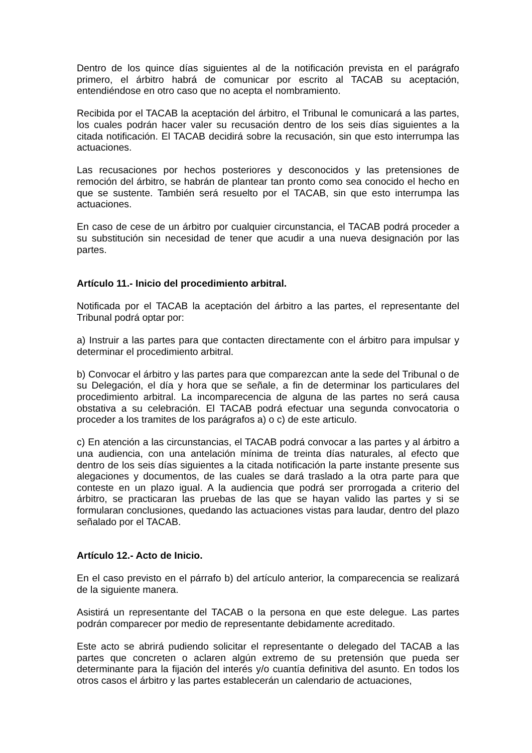Dentro de los quince días siguientes al de la notificación prevista en el parágrafo primero, el árbitro habrá de comunicar por escrito al TACAB su aceptación, entendiéndose en otro caso que no acepta el nombramiento.
Recibida por el TACAB la aceptación del árbitro, el Tribunal le comunicará a las partes, los cuales podrán hacer valer su recusación dentro de los seis días siguientes a la citada notificación. El TACAB decidirá sobre la recusación, sin que esto interrumpa las actuaciones.
Las recusaciones por hechos posteriores y desconocidos y las pretensiones de remoción del árbitro, se habrán de plantear tan pronto como sea conocido el hecho en que se sustente. También será resuelto por el TACAB, sin que esto interrumpa las actuaciones.
En caso de cese de un árbitro por cualquier circunstancia, el TACAB podrá proceder a su substitución sin necesidad de tener que acudir a una nueva designación por las partes.
Artículo 11.- Inicio del procedimiento arbitral.
Notificada por el TACAB la aceptación del árbitro a las partes, el representante del Tribunal podrá optar por:
a) Instruir a las partes para que contacten directamente con el árbitro para impulsar y determinar el procedimiento arbitral.
b) Convocar el árbitro y las partes para que comparezcan ante la sede del Tribunal o de su Delegación, el día y hora que se señale, a fin de determinar los particulares del procedimiento arbitral. La incomparecencia de alguna de las partes no será causa obstativa a su celebración. El TACAB podrá efectuar una segunda convocatoria o proceder a los tramites de los parágrafos a) o c) de este articulo.
c) En atención a las circunstancias, el TACAB podrá convocar a las partes y al árbitro a una audiencia, con una antelación mínima de treinta días naturales, al efecto que dentro de los seis días siguientes a la citada notificación la parte instante presente sus alegaciones y documentos, de las cuales se dará traslado a la otra parte para que conteste en un plazo igual. A la audiencia que podrá ser prorrogada a criterio del árbitro, se practicaran las pruebas de las que se hayan valido las partes y si se formularan conclusiones, quedando las actuaciones vistas para laudar, dentro del plazo señalado por el TACAB.
Artículo 12.- Acto de Inicio.
En el caso previsto en el párrafo b) del artículo anterior, la comparecencia se realizará de la siguiente manera.
Asistirá un representante del TACAB o la persona en que este delegue. Las partes podrán comparecer por medio de representante debidamente acreditado.
Este acto se abrirá pudiendo solicitar el representante o delegado del TACAB a las partes que concreten o aclaren algún extremo de su pretensión que pueda ser determinante para la fijación del interés y/o cuantía definitiva del asunto. En todos los otros casos el árbitro y las partes establecerán un calendario de actuaciones,